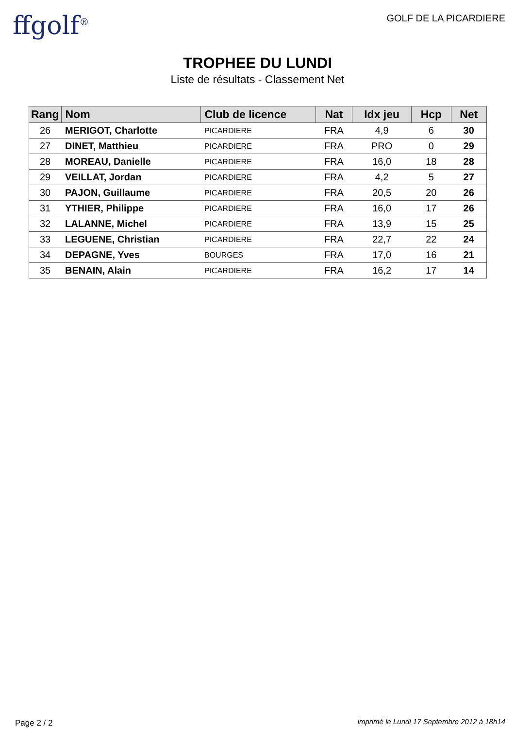ffgolf<sup>®</sup> GOLF DE LA PICARDIERE
TROPHEE DU LUNDI
Liste de résultats - Classement Net
| Rang | Nom | Club de licence | Nat | Idx jeu | Hcp | Net |
| --- | --- | --- | --- | --- | --- | --- |
| 26 | MERIGOT, Charlotte | PICARDIERE | FRA | 4,9 | 6 | 30 |
| 27 | DINET, Matthieu | PICARDIERE | FRA | PRO | 0 | 29 |
| 28 | MOREAU, Danielle | PICARDIERE | FRA | 16,0 | 18 | 28 |
| 29 | VEILLAT, Jordan | PICARDIERE | FRA | 4,2 | 5 | 27 |
| 30 | PAJON, Guillaume | PICARDIERE | FRA | 20,5 | 20 | 26 |
| 31 | YTHIER, Philippe | PICARDIERE | FRA | 16,0 | 17 | 26 |
| 32 | LALANNE, Michel | PICARDIERE | FRA | 13,9 | 15 | 25 |
| 33 | LEGUENE, Christian | PICARDIERE | FRA | 22,7 | 22 | 24 |
| 34 | DEPAGNE, Yves | BOURGES | FRA | 17,0 | 16 | 21 |
| 35 | BENAIN, Alain | PICARDIERE | FRA | 16,2 | 17 | 14 |
Page 2 / 2
imprimé le Lundi 17 Septembre 2012 à 18h14